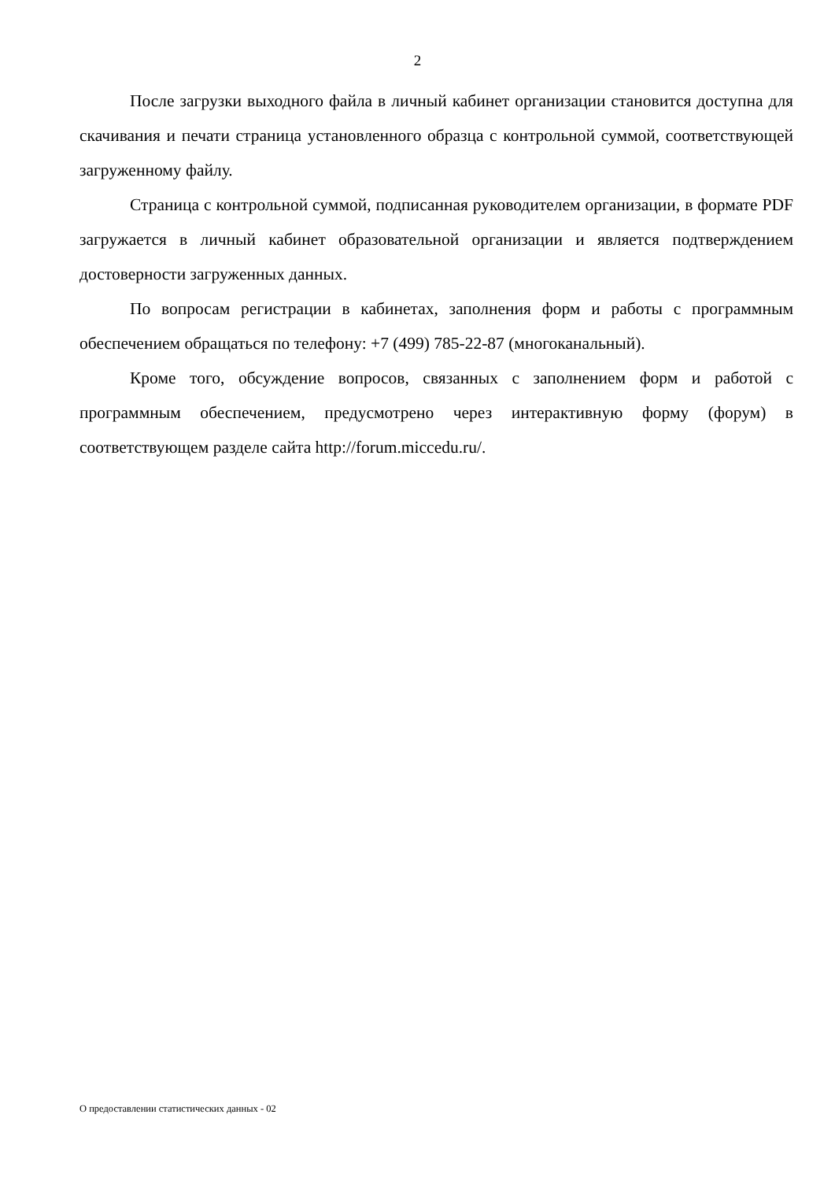2
После загрузки выходного файла в личный кабинет организации становится доступна для скачивания и печати страница установленного образца с контрольной суммой, соответствующей загруженному файлу.
Страница с контрольной суммой, подписанная руководителем организации, в формате PDF загружается в личный кабинет образовательной организации и является подтверждением достоверности загруженных данных.
По вопросам регистрации в кабинетах, заполнения форм и работы с программным обеспечением обращаться по телефону: +7 (499) 785-22-87 (многоканальный).
Кроме того, обсуждение вопросов, связанных с заполнением форм и работой с программным обеспечением, предусмотрено через интерактивную форму (форум) в соответствующем разделе сайта http://forum.miccedu.ru/.
О предоставлении статистических данных - 02